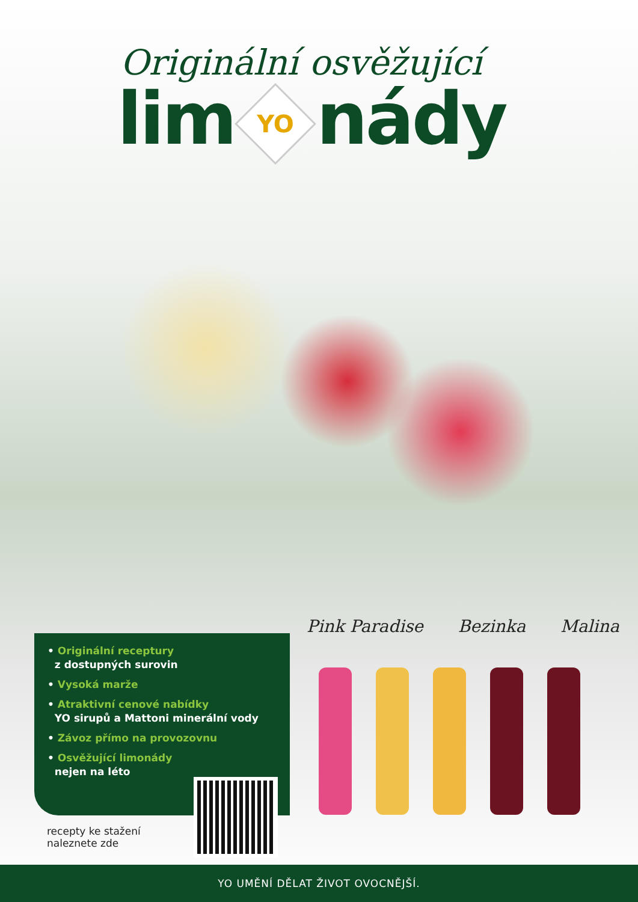Originální osvěžující
lim YO nády
Pink Paradise Bezinka Malina
• Originální receptury
z dostupných surovin
• Vysoká marže
• Atraktivní cenové nabídky
YO sirupů a Mattoni minerální vody
• Závoz přímo na provozovnu
• Osvěžující limonády
nejen na léto
recepty ke stažení
naleznete zde
YO UMĚNÍ DĚLAT ŽIVOT OVOCNĚJŠÍ.